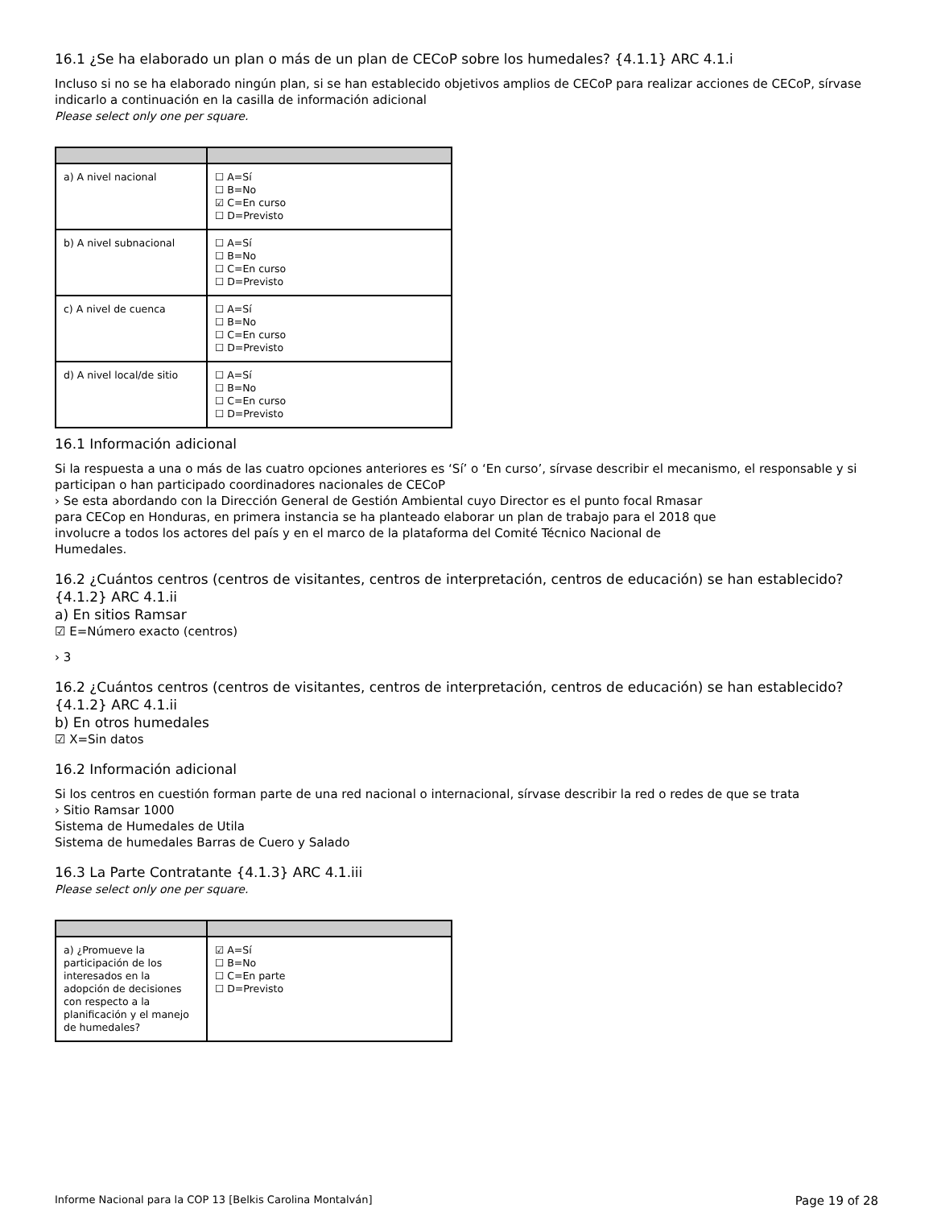16.1 ¿Se ha elaborado un plan o más de un plan de CECoP sobre los humedales? {4.1.1} ARC 4.1.i
Incluso si no se ha elaborado ningún plan, si se han establecido objetivos amplios de CECoP para realizar acciones de CECoP, sírvase indicarlo a continuación en la casilla de información adicional
Please select only one per square.
| a) A nivel nacional | ☐ A=Sí ☐ B=No ☑ C=En curso ☐ D=Previsto |
| b) A nivel subnacional | ☐ A=Sí ☐ B=No ☐ C=En curso ☐ D=Previsto |
| c) A nivel de cuenca | ☐ A=Sí ☐ B=No ☐ C=En curso ☐ D=Previsto |
| d) A nivel local/de sitio | ☐ A=Sí ☐ B=No ☐ C=En curso ☐ D=Previsto |
16.1 Información adicional
Si la respuesta a una o más de las cuatro opciones anteriores es ‘Sí’ o ‘En curso’, sírvase describir el mecanismo, el responsable y si participan o han participado coordinadores nacionales de CECoP
› Se esta abordando con la Dirección General de Gestión Ambiental cuyo Director es el punto focal Rmasar
para CECop en Honduras, en primera instancia se ha planteado elaborar un plan de trabajo para el 2018 que
involucre a todos los actores del país y en el marco de la plataforma del Comité Técnico Nacional de
Humedales.
16.2 ¿Cuántos centros (centros de visitantes, centros de interpretación, centros de educación) se han establecido? {4.1.2} ARC 4.1.ii
a) En sitios Ramsar
☑ E=Número exacto (centros)
› 3
16.2 ¿Cuántos centros (centros de visitantes, centros de interpretación, centros de educación) se han establecido? {4.1.2} ARC 4.1.ii
b) En otros humedales
☑ X=Sin datos
16.2 Información adicional
Si los centros en cuestión forman parte de una red nacional o internacional, sírvase describir la red o redes de que se trata
› Sitio Ramsar 1000
Sistema de Humedales de Utila
Sistema de humedales Barras de Cuero y Salado
16.3 La Parte Contratante {4.1.3} ARC 4.1.iii
Please select only one per square.
| a) ¿Promueve la participación de los interesados en la adopción de decisiones con respecto a la planificación y el manejo de humedales? | ☑ A=Sí ☐ B=No ☐ C=En parte ☐ D=Previsto |
Informe Nacional para la COP 13 [Belkis Carolina Montalván] Page 19 of 28